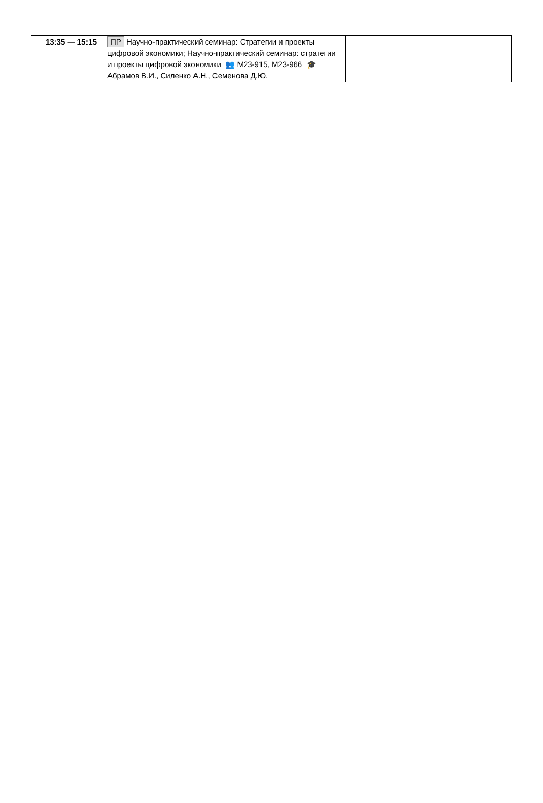| 13:35 — 15:15 | ПР Научно-практический семинар: Стратегии и проекты цифровой экономики; Научно-практический семинар: стратегии и проекты цифровой экономики 👥 М23-915, М23-966 🎓 Абрамов В.И., Силенко А.Н., Семенова Д.Ю. | |